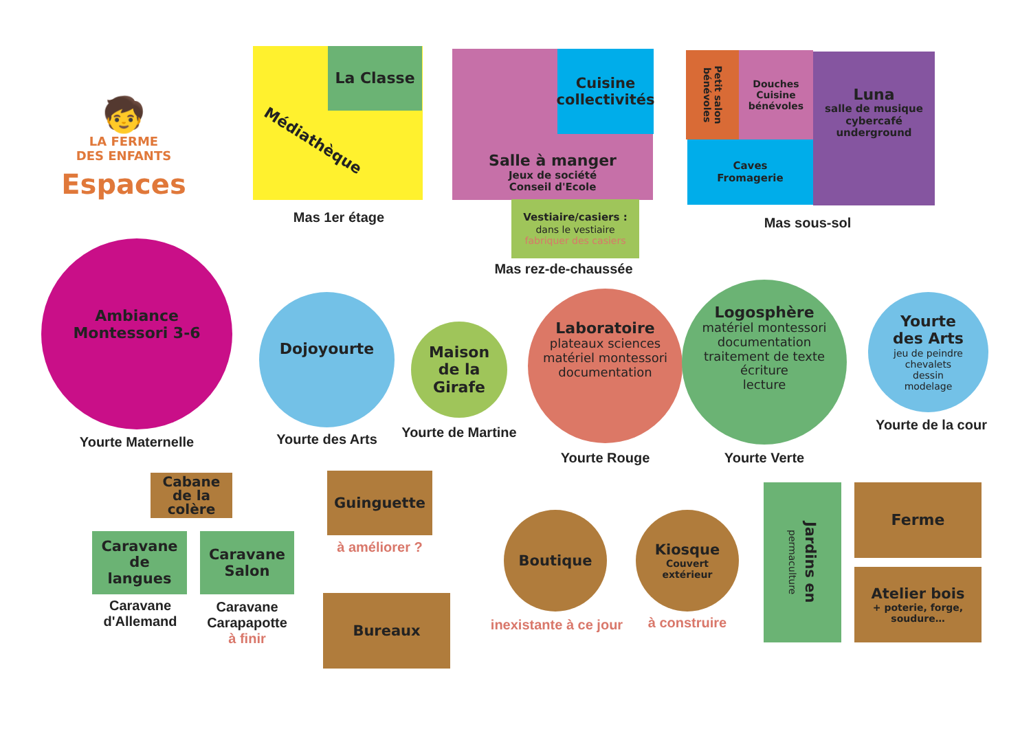🧒
LA FERME
DES ENFANTS
Espaces
La Classe
Médiathèque
Mas 1er étage
Salle à manger
Jeux de société
Conseil d'Ecole
Cuisine
collectivités
Vestiaire/casiers :
dans le vestiaire
fabriquer des casiers
Mas rez-de-chaussée
Petit salon
bénévoles
Douches
Cuisine
bénévoles
Caves
Fromagerie
Luna
salle de musique
cybercafé
underground
Mas sous-sol
Ambiance
Montessori 3-6
Yourte Maternelle
Dojoyourte
Yourte des Arts
Maison
de la
Girafe
Yourte de Martine
Laboratoire
plateaux sciences
matériel montessori
documentation
Yourte Rouge
Logosphère
matériel montessori
documentation
traitement de texte
écriture
lecture
Yourte Verte
Yourte
des Arts
jeu de peindre
chevalets
dessin
modelage
Yourte de la cour
Cabane
de la
colère
Caravane
de
langues
Caravane
d'Allemand
Caravane
Salon
Caravane
Carapapotte
à finir
Guinguette
à améliorer ?
Bureaux
Boutique
inexistante à ce jour
Kiosque
Couvert
extérieur
à construire
Jardins en
permaculture
Ferme
Atelier bois
+ poterie, forge,
soudure…